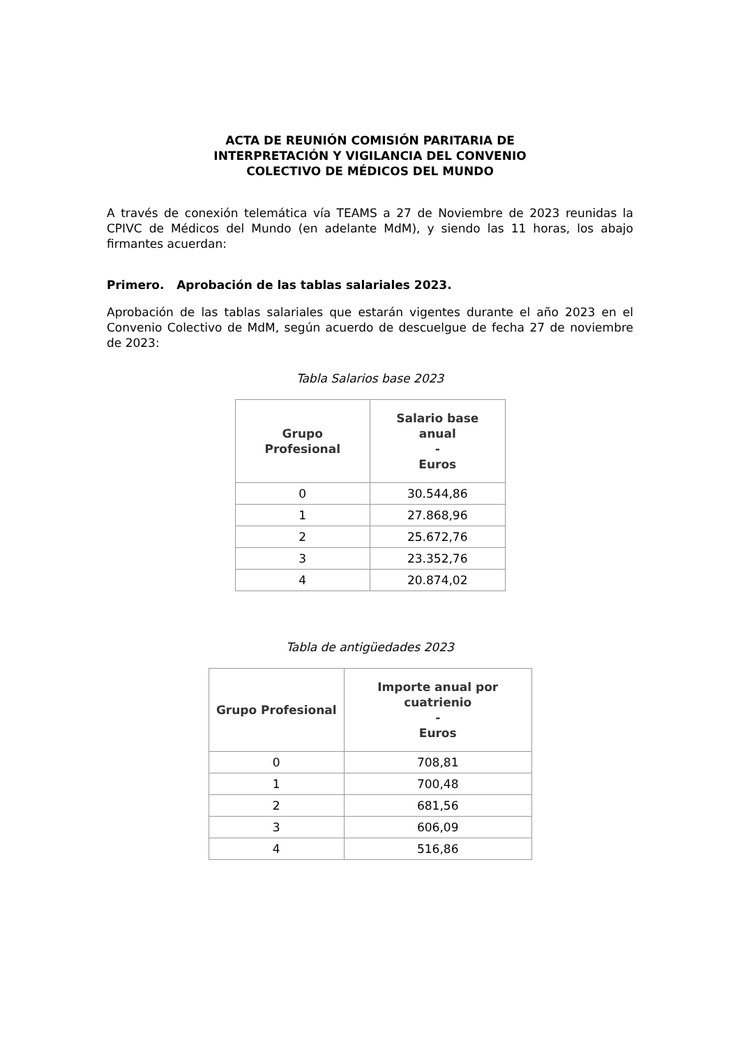ACTA DE REUNIÓN COMISIÓN PARITARIA DE
INTERPRETACIÓN Y VIGILANCIA DEL CONVENIO
COLECTIVO DE MÉDICOS DEL MUNDO
A través de conexión telemática vía TEAMS a 27 de Noviembre de 2023 reunidas la CPIVC de Médicos del Mundo (en adelante MdM), y siendo las 11 horas, los abajo firmantes acuerdan:
Primero. Aprobación de las tablas salariales 2023.
Aprobación de las tablas salariales que estarán vigentes durante el año 2023 en el Convenio Colectivo de MdM, según acuerdo de descuelgue de fecha 27 de noviembre de 2023:
Tabla Salarios base 2023
| Grupo Profesional | Salario base anual - Euros |
| --- | --- |
| 0 | 30.544,86 |
| 1 | 27.868,96 |
| 2 | 25.672,76 |
| 3 | 23.352,76 |
| 4 | 20.874,02 |
Tabla de antigüedades 2023
| Grupo Profesional | Importe anual por cuatrienio - Euros |
| --- | --- |
| 0 | 708,81 |
| 1 | 700,48 |
| 2 | 681,56 |
| 3 | 606,09 |
| 4 | 516,86 |